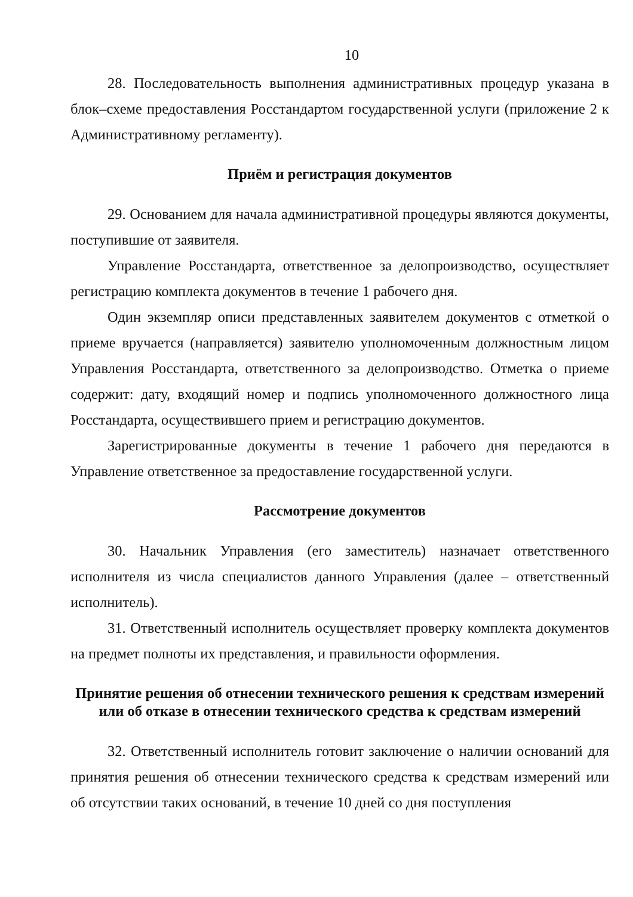10
28. Последовательность выполнения административных процедур указана в блок–схеме предоставления Росстандартом государственной услуги (приложение 2 к Административному регламенту).
Приём и регистрация документов
29. Основанием для начала административной процедуры являются документы, поступившие от заявителя.
Управление Росстандарта, ответственное за делопроизводство, осуществляет регистрацию комплекта документов в течение 1 рабочего дня.
Один экземпляр описи представленных заявителем документов с отметкой о приеме вручается (направляется) заявителю уполномоченным должностным лицом Управления Росстандарта, ответственного за делопроизводство. Отметка о приеме содержит: дату, входящий номер и подпись уполномоченного должностного лица Росстандарта, осуществившего прием и регистрацию документов.
Зарегистрированные документы в течение 1 рабочего дня передаются в Управление ответственное за предоставление государственной услуги.
Рассмотрение документов
30. Начальник Управления (его заместитель) назначает ответственного исполнителя из числа специалистов данного Управления (далее – ответственный исполнитель).
31. Ответственный исполнитель осуществляет проверку комплекта документов на предмет полноты их представления, и правильности оформления.
Принятие решения об отнесении технического решения к средствам измерений или об отказе в отнесении технического средства к средствам измерений
32. Ответственный исполнитель готовит заключение о наличии оснований для принятия решения об отнесении технического средства к средствам измерений или об отсутствии таких оснований, в течение 10 дней со дня поступления